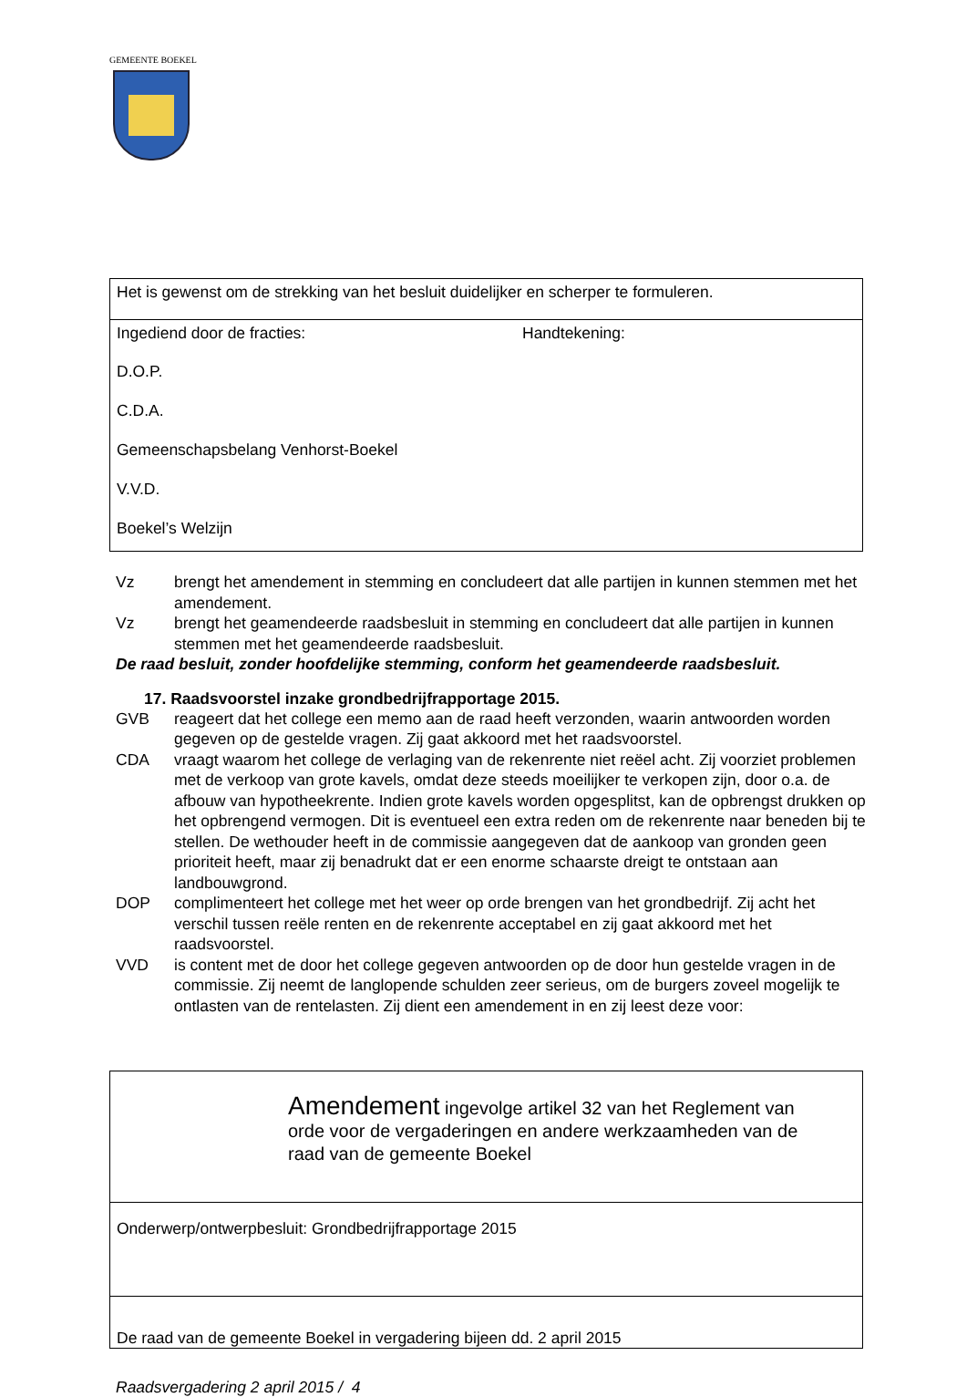GEMEENTE BOEKEL
| Het is gewenst om de strekking van het besluit duidelijker en scherper te formuleren. |
| Ingediend door de fracties: Handtekening: D.O.P. C.D.A. Gemeenschapsbelang Venhorst-Boekel V.V.D. Boekel’s Welzijn |
Vz brengt het amendement in stemming en concludeert dat alle partijen in kunnen stemmen met het amendement.
Vz brengt het geamendeerde raadsbesluit in stemming en concludeert dat alle partijen in kunnen stemmen met het geamendeerde raadsbesluit.
De raad besluit, zonder hoofdelijke stemming, conform het geamendeerde raadsbesluit.
17. Raadsvoorstel inzake grondbedrijfrapportage 2015.
GVB reageert dat het college een memo aan de raad heeft verzonden, waarin antwoorden worden gegeven op de gestelde vragen. Zij gaat akkoord met het raadsvoorstel.
CDA vraagt waarom het college de verlaging van de rekenrente niet reëel acht. Zij voorziet problemen met de verkoop van grote kavels, omdat deze steeds moeilijker te verkopen zijn, door o.a. de afbouw van hypotheekrente. Indien grote kavels worden opgesplitst, kan de opbrengst drukken op het opbrengend vermogen. Dit is eventueel een extra reden om de rekenrente naar beneden bij te stellen. De wethouder heeft in de commissie aangegeven dat de aankoop van gronden geen prioriteit heeft, maar zij benadrukt dat er een enorme schaarste dreigt te ontstaan aan landbouwgrond.
DOP complimenteert het college met het weer op orde brengen van het grondbedrijf. Zij acht het verschil tussen reële renten en de rekenrente acceptabel en zij gaat akkoord met het raadsvoorstel.
VVD is content met de door het college gegeven antwoorden op de door hun gestelde vragen in de commissie. Zij neemt de langlopende schulden zeer serieus, om de burgers zoveel mogelijk te ontlasten van de rentelasten. Zij dient een amendement in en zij leest deze voor:
| Amendement ingevolge artikel 32 van het Reglement van orde voor de vergaderingen en andere werkzaamheden van de raad van de gemeente Boekel |
| Onderwerp/ontwerpbesluit: Grondbedrijfrapportage 2015 |
| De raad van de gemeente Boekel in vergadering bijeen dd. 2 april 2015 |
Raadsvergadering 2 april 2015 / 4